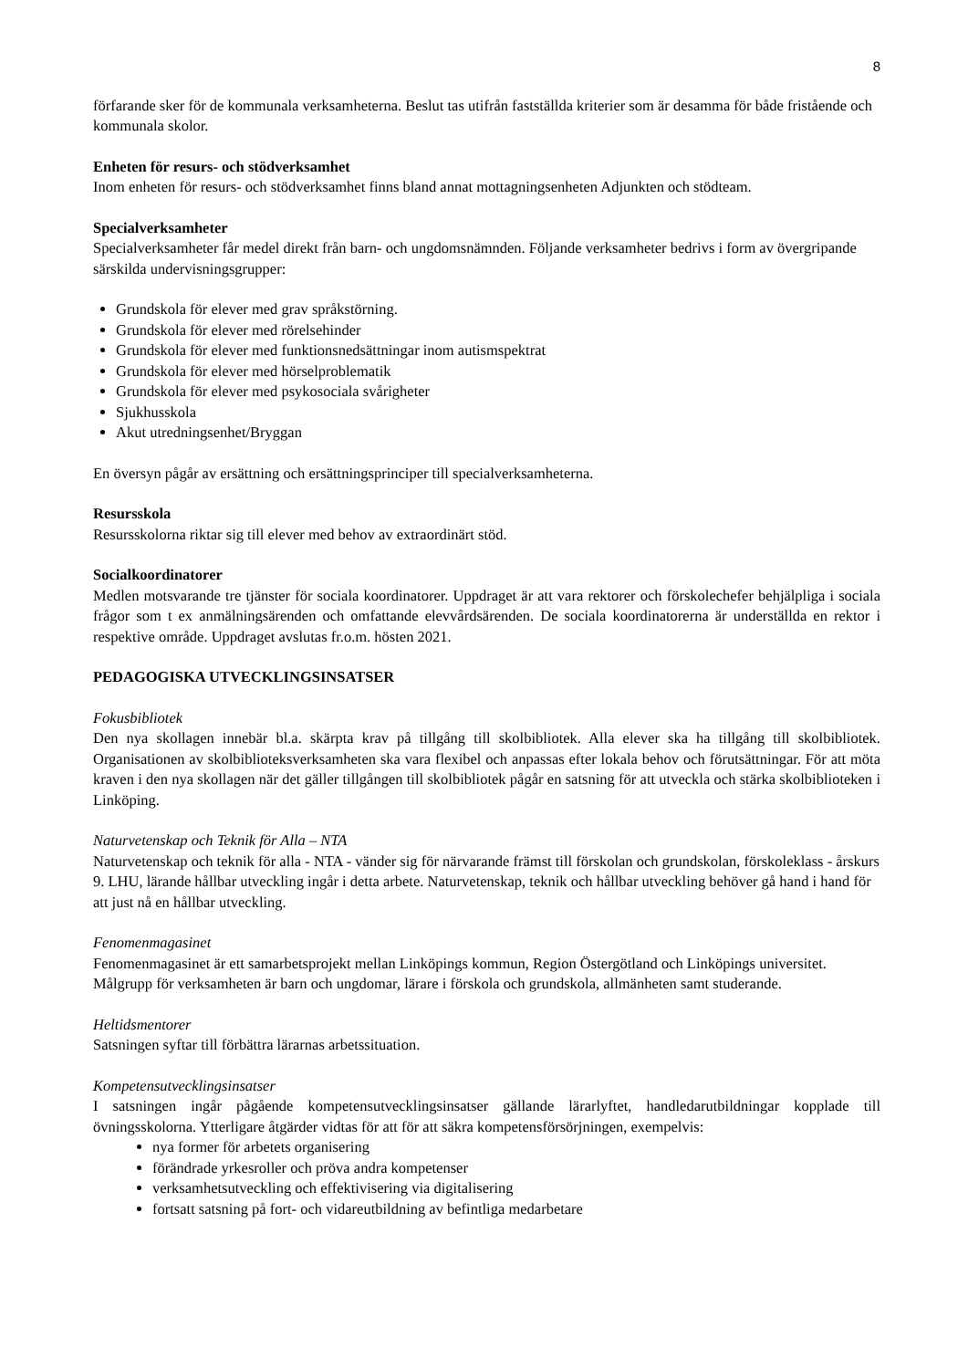8
förfarande sker för de kommunala verksamheterna. Beslut tas utifrån fastställda kriterier som är desamma för både fristående och kommunala skolor.
Enheten för resurs- och stödverksamhet
Inom enheten för resurs- och stödverksamhet finns bland annat mottagningsenheten Adjunkten och stödteam.
Specialverksamheter
Specialverksamheter får medel direkt från barn- och ungdomsnämnden. Följande verksamheter bedrivs i form av övergripande särskilda undervisningsgrupper:
Grundskola för elever med grav språkstörning.
Grundskola för elever med rörelsehinder
Grundskola för elever med funktionsnedsättningar inom autismspektrat
Grundskola för elever med hörselproblematik
Grundskola för elever med psykosociala svårigheter
Sjukhusskola
Akut utredningsenhet/Bryggan
En översyn pågår av ersättning och ersättningsprinciper till specialverksamheterna.
Resursskola
Resursskolorna riktar sig till elever med behov av extraordinärt stöd.
Socialkoordinatorer
Medlen motsvarande tre tjänster för sociala koordinatorer. Uppdraget är att vara rektorer och förskolechefer behjälpliga i sociala frågor som t ex anmälningsärenden och omfattande elevvårdsärenden. De sociala koordinatorerna är underställda en rektor i respektive område. Uppdraget avslutas fr.o.m. hösten 2021.
PEDAGOGISKA UTVECKLINGSINSATSER
Fokusbibliotek
Den nya skollagen innebär bl.a. skärpta krav på tillgång till skolbibliotek. Alla elever ska ha tillgång till skolbibliotek. Organisationen av skolbiblioteksverksamheten ska vara flexibel och anpassas efter lokala behov och förutsättningar. För att möta kraven i den nya skollagen när det gäller tillgången till skolbibliotek pågår en satsning för att utveckla och stärka skolbiblioteken i Linköping.
Naturvetenskap och Teknik för Alla – NTA
Naturvetenskap och teknik för alla - NTA - vänder sig för närvarande främst till förskolan och grundskolan, förskoleklass - årskurs 9. LHU, lärande hållbar utveckling ingår i detta arbete. Naturvetenskap, teknik och hållbar utveckling behöver gå hand i hand för att just nå en hållbar utveckling.
Fenomenmagasinet
Fenomenmagasinet är ett samarbetsprojekt mellan Linköpings kommun, Region Östergötland och Linköpings universitet. Målgrupp för verksamheten är barn och ungdomar, lärare i förskola och grundskola, allmänheten samt studerande.
Heltidsmentorer
Satsningen syftar till förbättra lärarnas arbetssituation.
Kompetensutvecklingsinsatser
I satsningen ingår pågående kompetensutvecklingsinsatser gällande lärarlyftet, handledarutbildningar kopplade till övningsskolorna. Ytterligare åtgärder vidtas för att för att säkra kompetensförsörjningen, exempelvis:
nya former för arbetets organisering
förändrade yrkesroller och pröva andra kompetenser
verksamhetsutveckling och effektivisering via digitalisering
fortsatt satsning på fort- och vidareutbildning av befintliga medarbetare